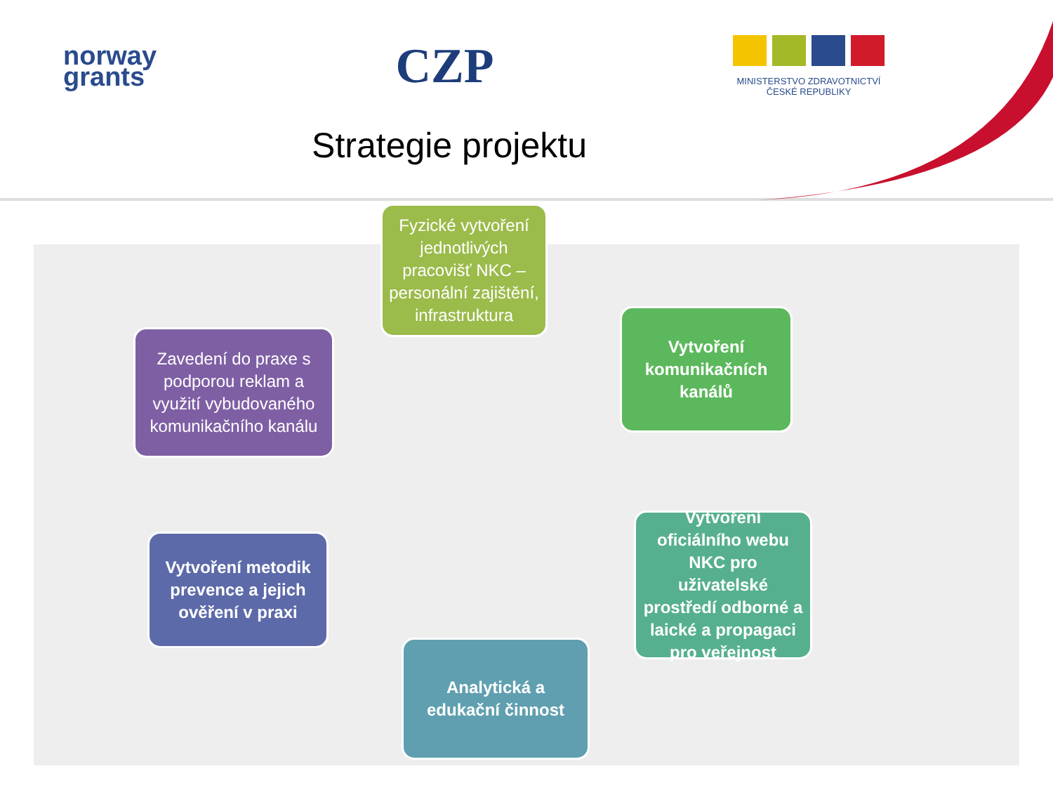norway
grants
CZP
MINISTERSTVO ZDRAVOTNICTVÍ
ČESKÉ REPUBLIKY
Strategie projektu
Fyzické vytvoření jednotlivých pracovišť NKC – personální zajištění, infrastruktura
Vytvoření komunikačních kanálů
Vytvoření oficiálního webu NKC pro uživatelské prostředí odborné a laické a propagaci pro veřejnost
Analytická a edukační činnost
Vytvoření metodik prevence a jejich ověření v praxi
Zavedení do praxe s podporou reklam a využití vybudovaného komunikačního kanálu